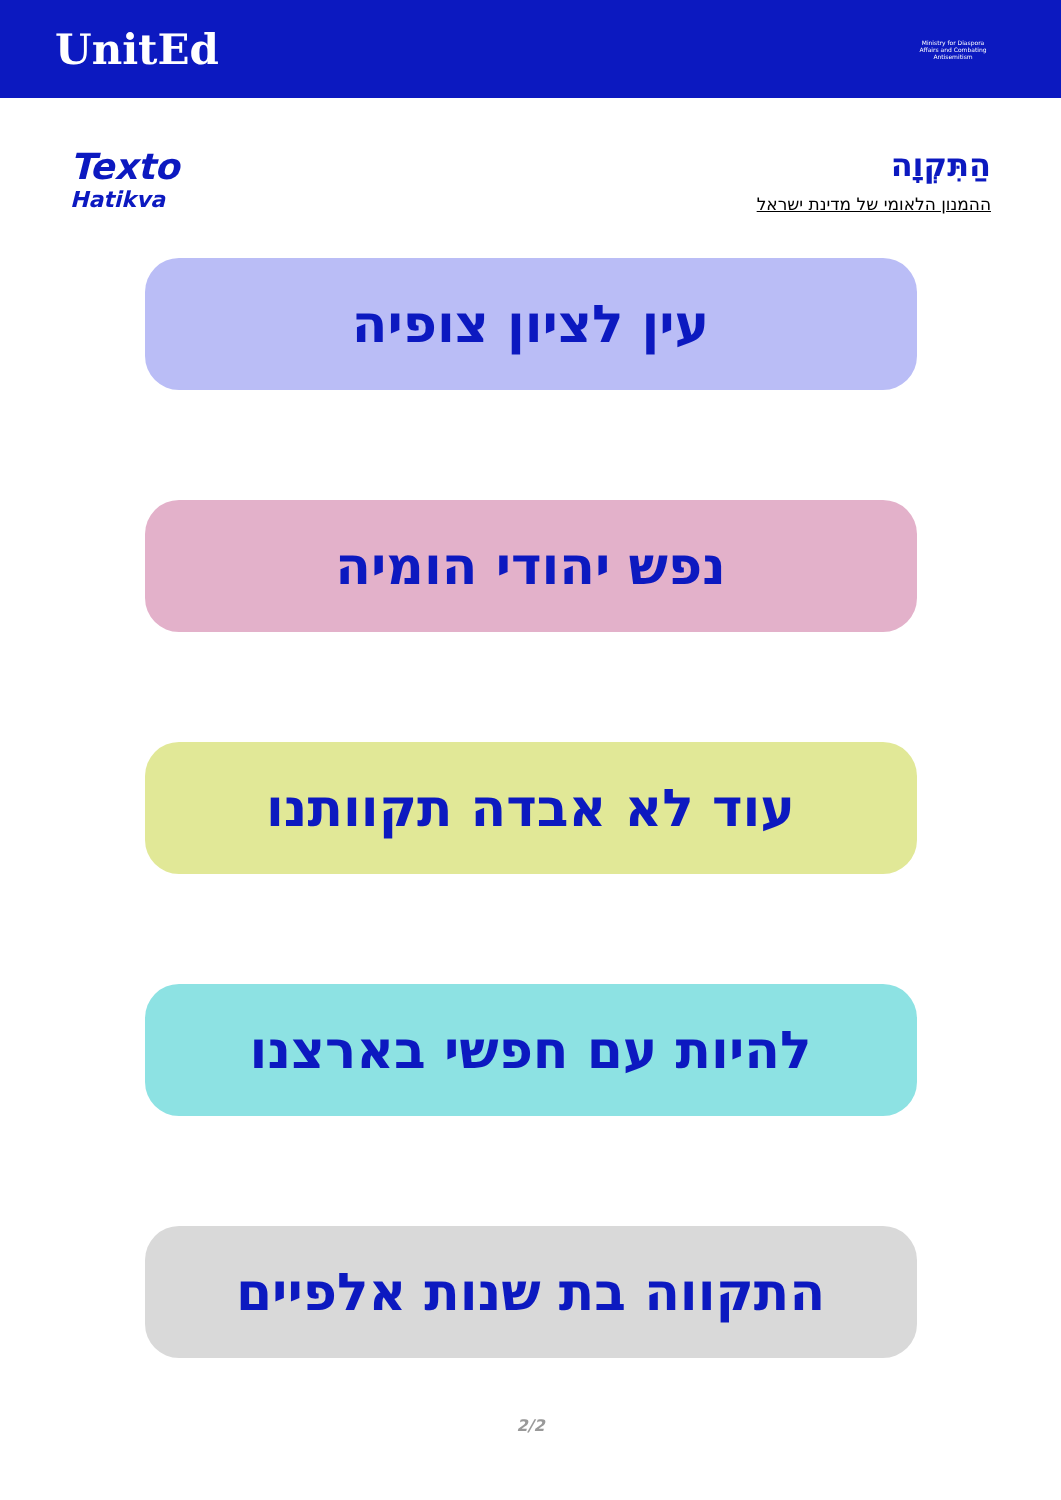UnitEd
Ministry for Diaspora Affairs and Combating Antisemitism
Texto
Hatikva
הַתִּקְוָה
ההמנון הלאומי של מדינת ישראל
עין לציון צופיה
נפש יהודי הומיה
עוד לא אבדה תקוותנו
להיות עם חפשי בארצנו
התקווה בת שנות אלפיים
2/2